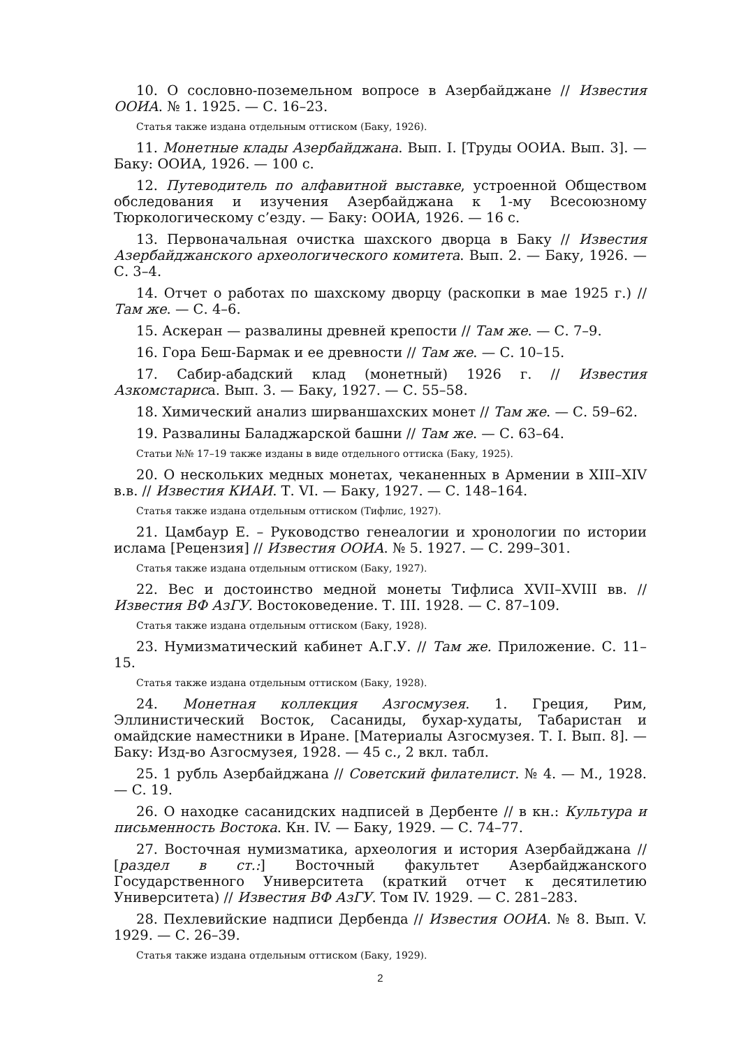10. О сословно-поземельном вопросе в Азербайджане // Известия ООИА. № 1. 1925. — С. 16–23.
Статья также издана отдельным оттиском (Баку, 1926).
11. Монетные клады Азербайджана. Вып. I. [Труды ООИА. Вып. 3]. — Баку: ООИА, 1926. — 100 с.
12. Путеводитель по алфавитной выставке, устроенной Обществом обследования и изучения Азербайджана к 1-му Всесоюзному Тюркологическому с’езду. — Баку: ООИА, 1926. — 16 с.
13. Первоначальная очистка шахского дворца в Баку // Известия Азербайджанского археологического комитета. Вып. 2. — Баку, 1926. — С. 3–4.
14. Отчет о работах по шахскому дворцу (раскопки в мае 1925 г.) // Там же. — С. 4–6.
15. Аскеран — развалины древней крепости // Там же. — С. 7–9.
16. Гора Беш-Бармак и ее древности // Там же. — С. 10–15.
17. Сабир-абадский клад (монетный) 1926 г. // Известия Азкомстариса. Вып. 3. — Баку, 1927. — С. 55–58.
18. Химический анализ ширваншахских монет // Там же. — С. 59–62.
19. Развалины Баладжарской башни // Там же. — С. 63–64.
Статьи №№ 17–19 также изданы в виде отдельного оттиска (Баку, 1925).
20. О нескольких медных монетах, чеканенных в Армении в XIII–XIV в.в. // Известия КИАИ. Т. VI. — Баку, 1927. — С. 148–164.
Статья также издана отдельным оттиском (Тифлис, 1927).
21. Цамбаур Е. – Руководство генеалогии и хронологии по истории ислама [Рецензия] // Известия ООИА. № 5. 1927. — С. 299–301.
Статья также издана отдельным оттиском (Баку, 1927).
22. Вес и достоинство медной монеты Тифлиса XVII–XVIII вв. // Известия ВФ АзГУ. Востоковедение. Т. III. 1928. — С. 87–109.
Статья также издана отдельным оттиском (Баку, 1928).
23. Нумизматический кабинет А.Г.У. // Там же. Приложение. С. 11–15.
Статья также издана отдельным оттиском (Баку, 1928).
24. Монетная коллекция Азгосмузея. 1. Греция, Рим, Эллинистический Восток, Сасаниды, бухар-худаты, Табаристан и омайдские наместники в Иране. [Материалы Азгосмузея. Т. I. Вып. 8]. — Баку: Изд-во Азгосмузея, 1928. — 45 с., 2 вкл. табл.
25. 1 рубль Азербайджана // Советский филателист. № 4. — М., 1928. — С. 19.
26. О находке сасанидских надписей в Дербенте // в кн.: Культура и письменность Востока. Кн. IV. — Баку, 1929. — С. 74–77.
27. Восточная нумизматика, археология и история Азербайджана // [раздел в ст.:] Восточный факультет Азербайджанского Государственного Университета (краткий отчет к десятилетию Университета) // Известия ВФ АзГУ. Том IV. 1929. — С. 281–283.
28. Пехлевийские надписи Дербенда // Известия ООИА. № 8. Вып. V. 1929. — С. 26–39.
Статья также издана отдельным оттиском (Баку, 1929).
2